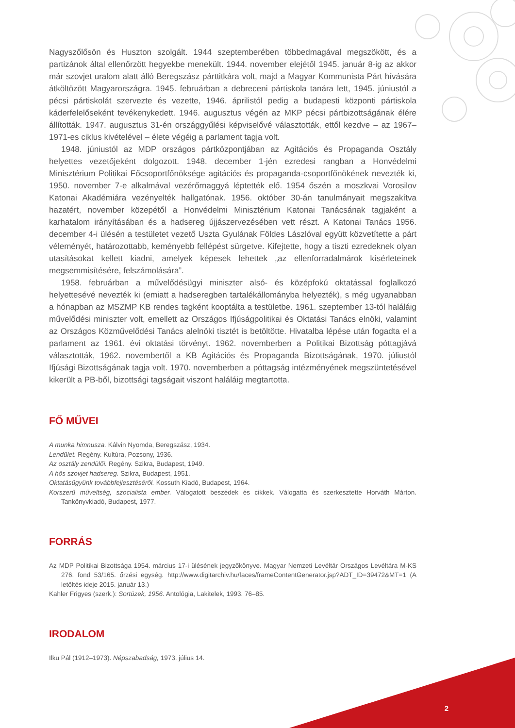Nagyszőlősön és Huszton szolgált. 1944 szeptemberében többedmagával megszökött, és a partizánok által ellenőrzött hegyekbe menekült. 1944. november elejétől 1945. január 8-ig az akkor már szovjet uralom alatt álló Beregszász párttitkára volt, majd a Magyar Kommunista Párt hívására átköltözött Magyarországra. 1945. februárban a debreceni pártiskola tanára lett, 1945. júniustól a pécsi pártiskolát szervezte és vezette, 1946. áprilistól pedig a budapesti központi pártiskola káderfelelőseként tevékenykedett. 1946. augusztus végén az MKP pécsi pártbizottságának élére állították. 1947. augusztus 31-én országgyűlési képviselővé választották, ettől kezdve – az 1967–1971-es ciklus kivételével – élete végéig a parlament tagja volt.
1948. júniustól az MDP országos pártközpontjában az Agitációs és Propaganda Osztály helyettes vezetőjeként dolgozott. 1948. december 1-jén ezredesi rangban a Honvédelmi Minisztérium Politikai Főcsoportfőnöksége agitációs és propaganda-csoportfőnökének nevezték ki, 1950. november 7-e alkalmával vezérőrnaggyá léptették elő. 1954 őszén a moszkvai Vorosilov Katonai Akadémiára vezényelték hallgatónak. 1956. október 30-án tanulmányait megszakítva hazatért, november közepétől a Honvédelmi Minisztérium Katonai Tanácsának tagjaként a karhatalom irányításában és a hadsereg újjászervezésében vett részt. A Katonai Tanács 1956. december 4-i ülésén a testületet vezető Uszta Gyulának Földes Lászlóval együtt közvetítette a párt véleményét, határozottabb, keményebb fellépést sürgetve. Kifejtette, hogy a tiszti ezredeknek olyan utasításokat kellett kiadni, amelyek képesek lehettek „az ellenforradalmárok kísérleteinek megsemmisítésére, felszámolására”.
1958. februárban a művelődésügyi miniszter alsó- és középfokú oktatással foglalkozó helyettesévé nevezték ki (emiatt a hadseregben tartalékállományba helyezték), s még ugyanabban a hónapban az MSZMP KB rendes tagként kooptálta a testületbe. 1961. szeptember 13-tól haláláig művelődési miniszter volt, emellett az Országos Ifjúságpolitikai és Oktatási Tanács elnöki, valamint az Országos Közművelődési Tanács alelnöki tisztét is betöltötte. Hivatalba lépése után fogadta el a parlament az 1961. évi oktatási törvényt. 1962. novemberben a Politikai Bizottság póttagjává választották, 1962. novembertől a KB Agitációs és Propaganda Bizottságának, 1970. júliustól Ifjúsági Bizottságának tagja volt. 1970. novemberben a póttagság intézményének megszüntetésével kikerült a PB-ből, bizottsági tagságait viszont haláláig megtartotta.
FŐ MŰVEI
A munka himnusza. Kálvin Nyomda, Beregszász, 1934.
Lendület. Regény. Kultúra, Pozsony, 1936.
Az osztály zendülői. Regény. Szikra, Budapest, 1949.
A hős szovjet hadsereg. Szikra, Budapest, 1951.
Oktatásügyünk továbbfejlesztéséről. Kossuth Kiadó, Budapest, 1964.
Korszerű műveltség, szocialista ember. Válogatott beszédek és cikkek. Válogatta és szerkesztette Horváth Márton. Tankönyvkiadó, Budapest, 1977.
FORRÁS
Az MDP Politikai Bizottsága 1954. március 17-i ülésének jegyzőkönyve. Magyar Nemzeti Levéltár Országos Levéltára M-KS 276. fond 53/165. őrzési egység. http://www.digitarchiv.hu/faces/frameContentGenerator.jsp?ADT_ID=39472&MT=1 (A letöltés ideje 2015. január 13.)
Kahler Frigyes (szerk.): Sortüzek, 1956. Antológia, Lakitelek, 1993. 76–85.
IRODALOM
Ilku Pál (1912–1973). Népszabadság, 1973. július 14.
2